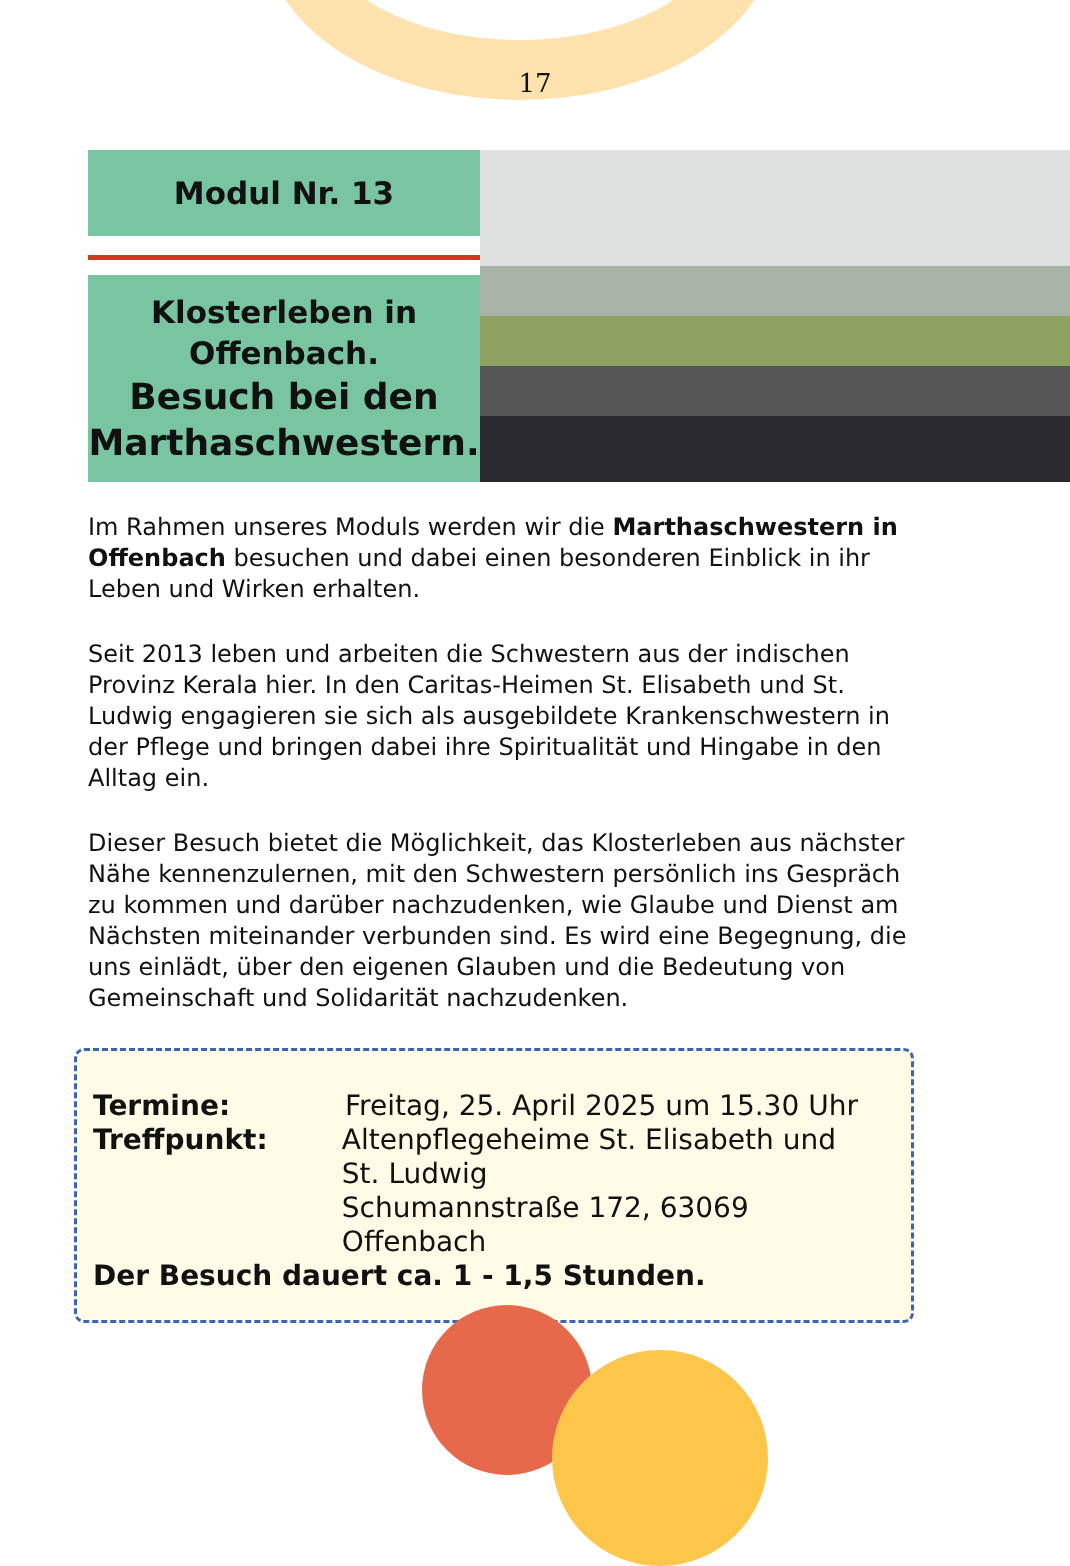17
Modul Nr. 13
Klosterleben in
Offenbach.
Besuch bei den
Marthaschwestern.
Im Rahmen unseres Moduls werden wir die Marthaschwestern in Offenbach besuchen und dabei einen besonderen Einblick in ihr Leben und Wirken erhalten.
Seit 2013 leben und arbeiten die Schwestern aus der indischen Provinz Kerala hier. In den Caritas-Heimen St. Elisabeth und St. Ludwig engagieren sie sich als ausgebildete Krankenschwestern in der Pflege und bringen dabei ihre Spiritualität und Hingabe in den Alltag ein.
Dieser Besuch bietet die Möglichkeit, das Klosterleben aus nächster Nähe kennenzulernen, mit den Schwestern persönlich ins Gespräch zu kommen und darüber nachzudenken, wie Glaube und Dienst am Nächsten miteinander verbunden sind. Es wird eine Begegnung, die uns einlädt, über den eigenen Glauben und die Bedeutung von Gemeinschaft und Solidarität nachzudenken.
Termine: Freitag, 25. April 2025 um 15.30 Uhr
Treffpunkt: Altenpflegeheime St. Elisabeth und
St. Ludwig
Schumannstraße 172, 63069 Offenbach
Der Besuch dauert ca. 1 - 1,5 Stunden.